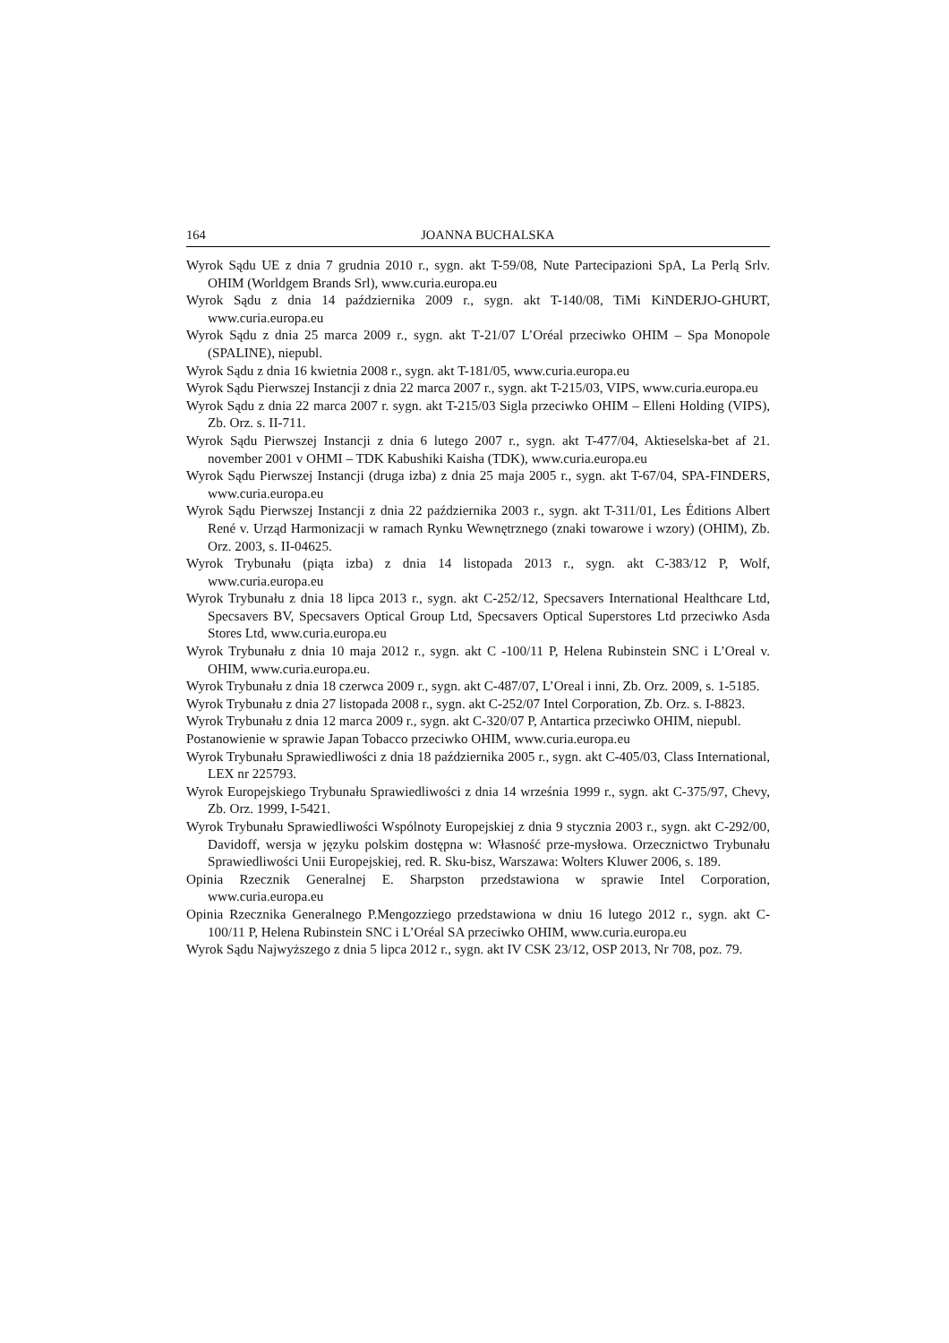164 JOANNA BUCHALSKA
Wyrok Sądu UE z dnia 7 grudnia 2010 r., sygn. akt T-59/08, Nute Partecipazioni SpA, La Perlą Srlv. OHIM (Worldgem Brands Srl), www.curia.europa.eu
Wyrok Sądu z dnia 14 października 2009 r., sygn. akt T-140/08, TiMi KiNDERJO-GHURT, www.curia.europa.eu
Wyrok Sądu z dnia 25 marca 2009 r., sygn. akt T‑21/07 L’Oréal przeciwko OHIM – Spa Monopole (SPALINE), niepubl.
Wyrok Sądu z dnia 16 kwietnia 2008 r., sygn. akt T-181/05, www.curia.europa.eu
Wyrok Sądu Pierwszej Instancji z dnia 22 marca 2007 r., sygn. akt T-215/03, VIPS, www.curia.europa.eu
Wyrok Sądu z dnia 22 marca 2007 r. sygn. akt T-215/03 Sigla przeciwko OHIM – Elleni Holding (VIPS), Zb. Orz. s. II-711.
Wyrok Sądu Pierwszej Instancji z dnia 6 lutego 2007 r., sygn. akt T-477/04, Aktieselska-bet af 21. november 2001 v OHMI – TDK Kabushiki Kaisha (TDK), www.curia.europa.eu
Wyrok Sądu Pierwszej Instancji (druga izba) z dnia 25 maja 2005 r., sygn. akt T-67/04, SPA-FINDERS, www.curia.europa.eu
Wyrok Sądu Pierwszej Instancji z dnia 22 października 2003 r., sygn. akt T-311/01, Les Éditions Albert René v. Urząd Harmonizacji w ramach Rynku Wewnętrznego (znaki towarowe i wzory) (OHIM), Zb. Orz. 2003, s. II-04625.
Wyrok Trybunału (piąta izba) z dnia 14 listopada 2013 r., sygn. akt C-383/12 P, Wolf, www.curia.europa.eu
Wyrok Trybunału z dnia 18 lipca 2013 r., sygn. akt C-252/12, Specsavers International Healthcare Ltd, Specsavers BV, Specsavers Optical Group Ltd, Specsavers Optical Superstores Ltd przeciwko Asda Stores Ltd, www.curia.europa.eu
Wyrok Trybunału z dnia 10 maja 2012 r., sygn. akt C -100/11 P, Helena Rubinstein SNC i L’Oreal v. OHIM, www.curia.europa.eu.
Wyrok Trybunału z dnia 18 czerwca 2009 r., sygn. akt C-487/07, L’Oreal i inni, Zb. Orz. 2009, s. 1-5185.
Wyrok Trybunału z dnia 27 listopada 2008 r., sygn. akt C‑252/07 Intel Corporation, Zb. Orz. s. I-8823.
Wyrok Trybunału z dnia 12 marca 2009 r., sygn. akt C-320/07 P, Antartica przeciwko OHIM, niepubl.
Postanowienie w sprawie Japan Tobacco przeciwko OHIM, www.curia.europa.eu
Wyrok Trybunału Sprawiedliwości z dnia 18 października 2005 r., sygn. akt C-405/03, Class International, LEX nr 225793.
Wyrok Europejskiego Trybunału Sprawiedliwości z dnia 14 września 1999 r., sygn. akt C-375/97, Chevy, Zb. Orz. 1999, I-5421.
Wyrok Trybunału Sprawiedliwości Wspólnoty Europejskiej z dnia 9 stycznia 2003 r., sygn. akt C-292/00, Davidoff, wersja w języku polskim dostępna w: Własność prze-mysłowa. Orzecznictwo Trybunału Sprawiedliwości Unii Europejskiej, red. R. Sku-bisz, Warszawa: Wolters Kluwer 2006, s. 189.
Opinia Rzecznik Generalnej E. Sharpston przedstawiona w sprawie Intel Corporation, www.curia.europa.eu
Opinia Rzecznika Generalnego P.Mengozziego przedstawiona w dniu 16 lutego 2012 r., sygn. akt C-100/11 P, Helena Rubinstein SNC i L’Oréal SA przeciwko OHIM, www.curia.europa.eu
Wyrok Sądu Najwyższego z dnia 5 lipca 2012 r., sygn. akt IV CSK 23/12, OSP 2013, Nr 708, poz. 79.